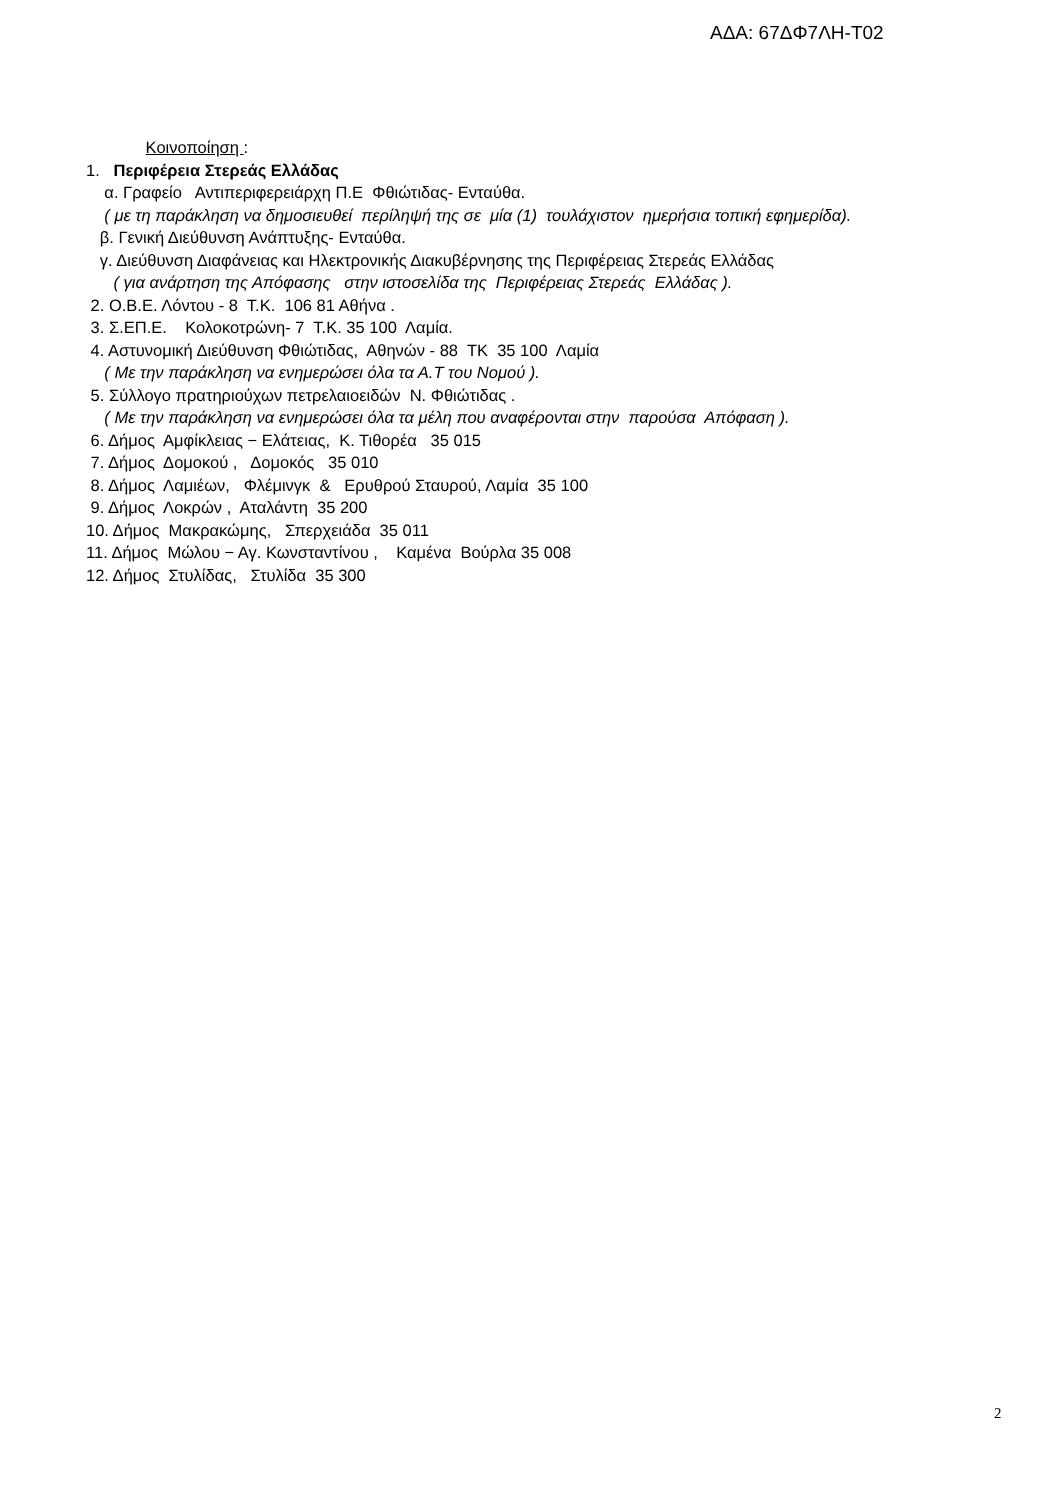ΑΔΑ: 67ΔΦ7ΛΗ-Τ02
Κοινοποίηση :
1. Περιφέρεια Στερεάς Ελλάδας
α. Γραφείο Αντιπεριφερειάρχη Π.Ε Φθιώτιδας- Ενταύθα.
( με τη παράκληση να δημοσιευθεί περίληψή της σε μία (1) τουλάχιστον ημερήσια τοπική εφημερίδα).
β. Γενική Διεύθυνση Ανάπτυξης- Ενταύθα.
γ. Διεύθυνση Διαφάνειας και Ηλεκτρονικής Διακυβέρνησης της Περιφέρειας Στερεάς Ελλάδας
( για ανάρτηση της Απόφασης στην ιστοσελίδα της Περιφέρειας Στερεάς Ελλάδας ).
2. Ο.Β.Ε. Λόντου - 8 Τ.Κ. 106 81 Αθήνα .
3. Σ.ΕΠ.Ε. Κολοκοτρώνη- 7 Τ.Κ. 35 100 Λαμία.
4. Αστυνομική Διεύθυνση Φθιώτιδας, Αθηνών - 88 ΤΚ 35 100 Λαμία
( Με την παράκληση να ενημερώσει όλα τα Α.Τ του Νομού ).
5. Σύλλογο πρατηριούχων πετρελαιοειδών Ν. Φθιώτιδας .
( Με την παράκληση να ενημερώσει όλα τα μέλη που αναφέρονται στην παρούσα Απόφαση ).
6. Δήμος Αμφίκλειας − Ελάτειας, Κ. Τιθορέα 35 015
7. Δήμος Δομοκού , Δομοκός 35 010
8. Δήμος Λαμιέων, Φλέμινγκ & Ερυθρού Σταυρού, Λαμία 35 100
9. Δήμος Λοκρών , Αταλάντη 35 200
10. Δήμος Μακρακώμης, Σπερχειάδα 35 011
11. Δήμος Μώλου − Αγ. Κωνσταντίνου , Καμένα Βούρλα 35 008
12. Δήμος Στυλίδας, Στυλίδα 35 300
2